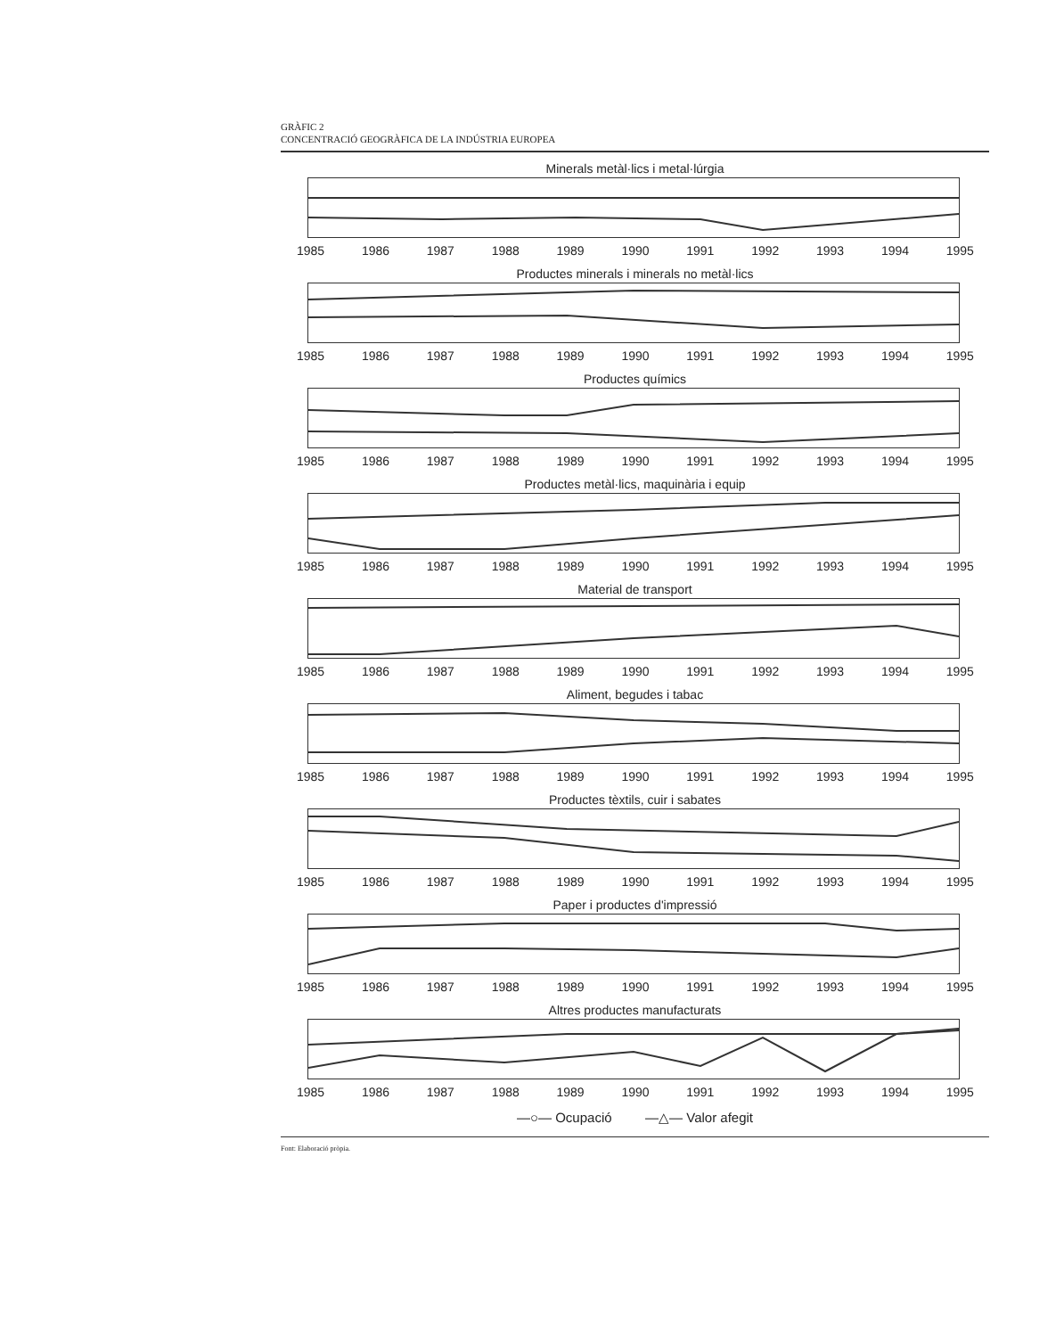GRÀFIC 2
CONCENTRACIÓ GEOGRÀFICA DE LA INDÚSTRIA EUROPEA
Minerals metàl·lics i metal·lúrgia
1985 1986 1987 1988 1989 1990 1991 1992 1993 1994 1995
Productes minerals i minerals no metàl·lics
1985 1986 1987 1988 1989 1990 1991 1992 1993 1994 1995
Productes químics
1985 1986 1987 1988 1989 1990 1991 1992 1993 1994 1995
Productes metàl·lics, maquinària i equip
1985 1986 1987 1988 1989 1990 1991 1992 1993 1994 1995
Material de transport
1985 1986 1987 1988 1989 1990 1991 1992 1993 1994 1995
Aliment, begudes i tabac
1985 1986 1987 1988 1989 1990 1991 1992 1993 1994 1995
Productes tèxtils, cuir i sabates
1985 1986 1987 1988 1989 1990 1991 1992 1993 1994 1995
Paper i productes d'impressió
1985 1986 1987 1988 1989 1990 1991 1992 1993 1994 1995
Altres productes manufacturats
1985 1986 1987 1988 1989 1990 1991 1992 1993 1994 1995
—○— Ocupació —△— Valor afegit
Font: Elaboració pròpia.